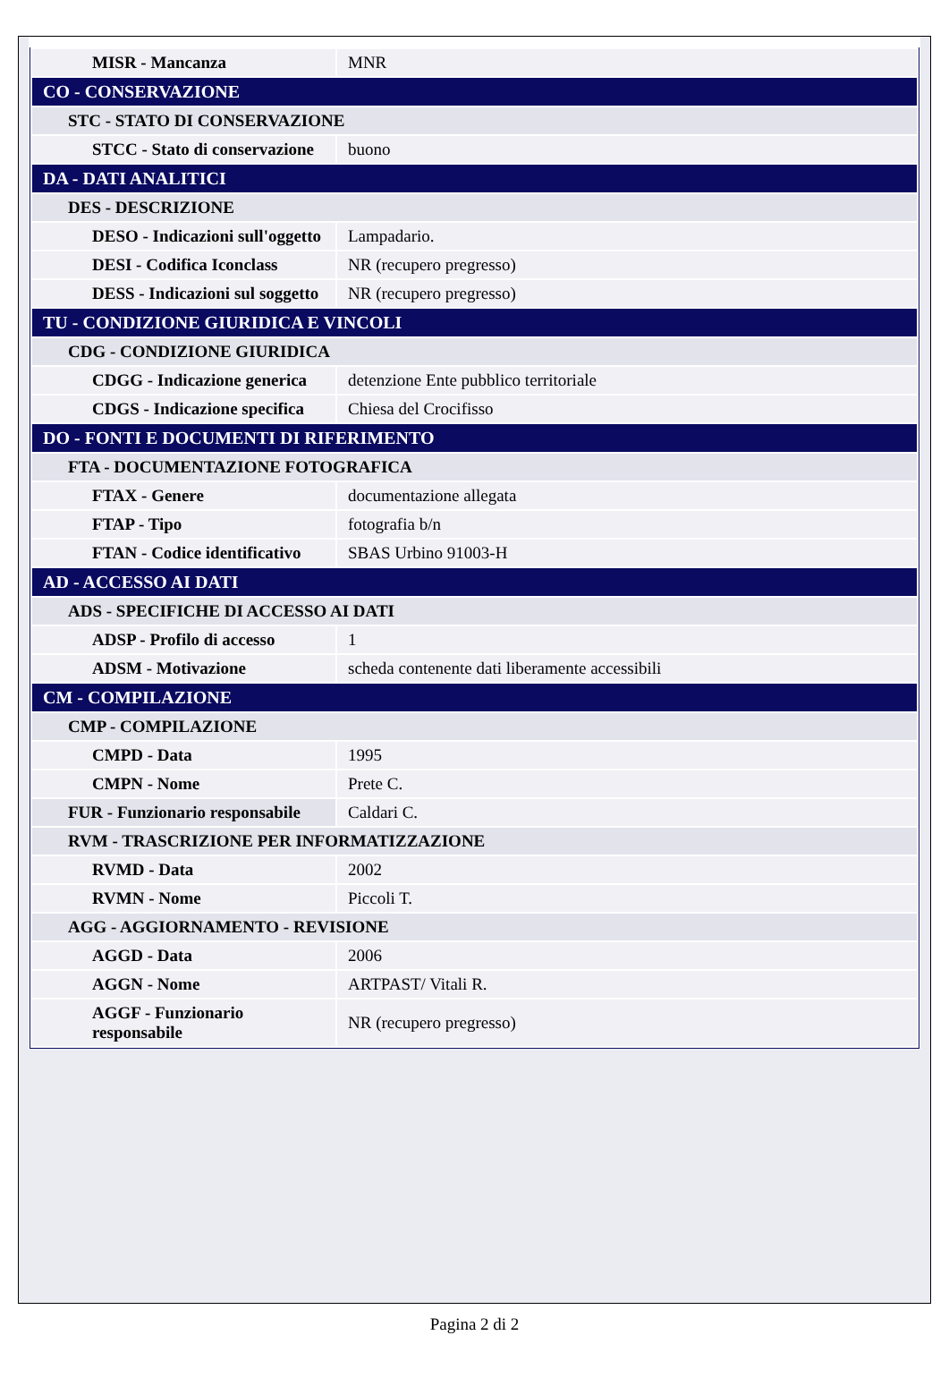| MISR - Mancanza | MNR |
| CO - CONSERVAZIONE | |
| STC - STATO DI CONSERVAZIONE | |
| STCC - Stato di conservazione | buono |
| DA - DATI ANALITICI | |
| DES - DESCRIZIONE | |
| DESO - Indicazioni sull'oggetto | Lampadario. |
| DESI - Codifica Iconclass | NR (recupero pregresso) |
| DESS - Indicazioni sul soggetto | NR (recupero pregresso) |
| TU - CONDIZIONE GIURIDICA E VINCOLI | |
| CDG - CONDIZIONE GIURIDICA | |
| CDGG - Indicazione generica | detenzione Ente pubblico territoriale |
| CDGS - Indicazione specifica | Chiesa del Crocifisso |
| DO - FONTI E DOCUMENTI DI RIFERIMENTO | |
| FTA - DOCUMENTAZIONE FOTOGRAFICA | |
| FTAX - Genere | documentazione allegata |
| FTAP - Tipo | fotografia b/n |
| FTAN - Codice identificativo | SBAS Urbino 91003-H |
| AD - ACCESSO AI DATI | |
| ADS - SPECIFICHE DI ACCESSO AI DATI | |
| ADSP - Profilo di accesso | 1 |
| ADSM - Motivazione | scheda contenente dati liberamente accessibili |
| CM - COMPILAZIONE | |
| CMP - COMPILAZIONE | |
| CMPD - Data | 1995 |
| CMPN - Nome | Prete C. |
| FUR - Funzionario responsabile | Caldari C. |
| RVM - TRASCRIZIONE PER INFORMATIZZAZIONE | |
| RVMD - Data | 2002 |
| RVMN - Nome | Piccoli T. |
| AGG - AGGIORNAMENTO - REVISIONE | |
| AGGD - Data | 2006 |
| AGGN - Nome | ARTPAST/ Vitali R. |
| AGGF - Funzionario responsabile | NR (recupero pregresso) |
Pagina 2 di 2